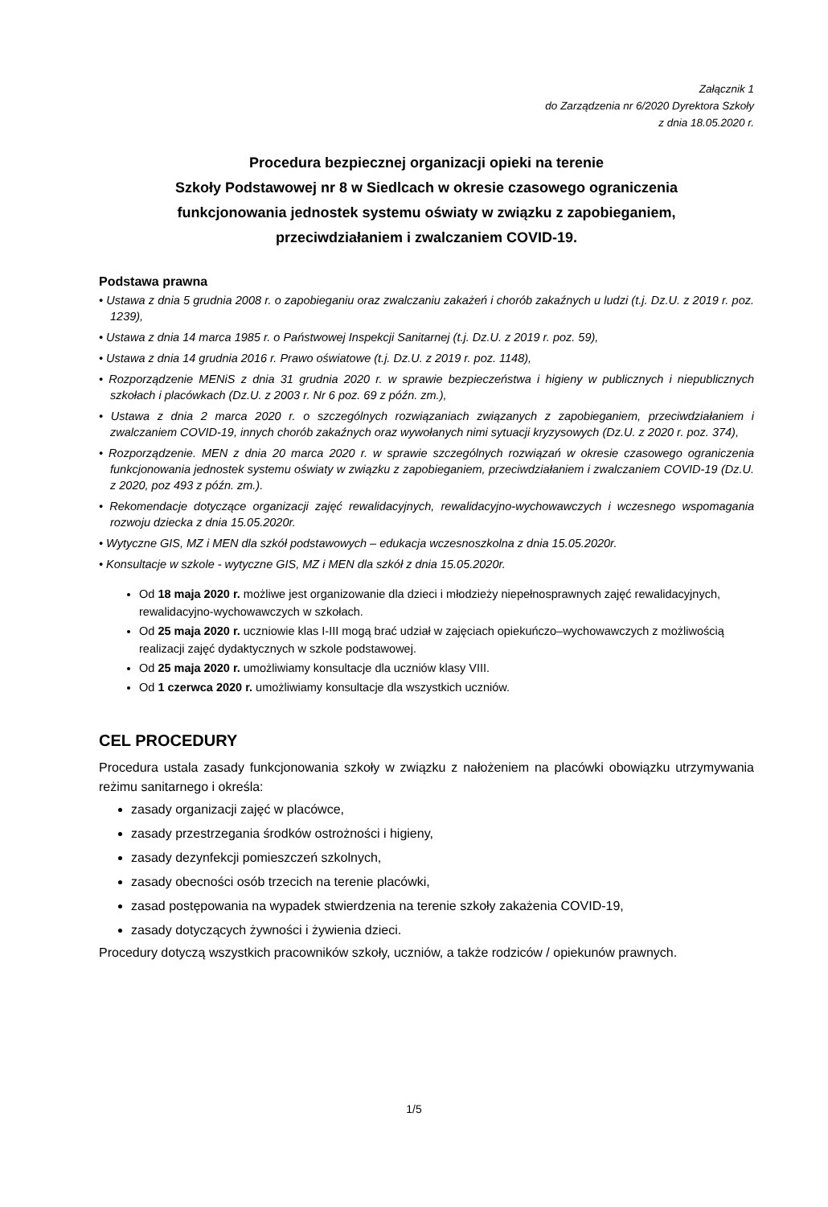Załącznik 1
do Zarządzenia nr 6/2020 Dyrektora Szkoły
z dnia 18.05.2020 r.
Procedura bezpiecznej organizacji opieki na terenie
Szkoły Podstawowej nr 8 w Siedlcach w okresie czasowego ograniczenia
funkcjonowania jednostek systemu oświaty w związku z zapobieganiem,
przeciwdziałaniem i zwalczaniem COVID-19.
Podstawa prawna
• Ustawa z dnia 5 grudnia 2008 r. o zapobieganiu oraz zwalczaniu zakażeń i chorób zakaźnych u ludzi (t.j. Dz.U. z 2019 r. poz. 1239),
• Ustawa z dnia 14 marca 1985 r. o Państwowej Inspekcji Sanitarnej (t.j. Dz.U. z 2019 r. poz. 59),
• Ustawa z dnia 14 grudnia 2016 r. Prawo oświatowe (t.j. Dz.U. z 2019 r. poz. 1148),
• Rozporządzenie MENiS z dnia 31 grudnia 2020 r. w sprawie bezpieczeństwa i higieny w publicznych i niepublicznych szkołach i placówkach (Dz.U. z 2003 r. Nr 6 poz. 69 z późn. zm.),
• Ustawa z dnia 2 marca 2020 r. o szczególnych rozwiązaniach związanych z zapobieganiem, przeciwdziałaniem i zwalczaniem COVID-19, innych chorób zakaźnych oraz wywołanych nimi sytuacji kryzysowych (Dz.U. z 2020 r. poz. 374),
• Rozporządzenie. MEN z dnia 20 marca 2020 r. w sprawie szczególnych rozwiązań w okresie czasowego ograniczenia funkcjonowania jednostek systemu oświaty w związku z zapobieganiem, przeciwdziałaniem i zwalczaniem COVID-19 (Dz.U. z 2020, poz 493 z późn. zm.).
• Rekomendacje dotyczące organizacji zajęć rewalidacyjnych, rewalidacyjno-wychowawczych i wczesnego wspomagania rozwoju dziecka z dnia 15.05.2020r.
• Wytyczne GIS, MZ i MEN dla szkół podstawowych – edukacja wczesnoszkolna z dnia 15.05.2020r.
• Konsultacje w szkole - wytyczne GIS, MZ i MEN dla szkół z dnia 15.05.2020r.
Od 18 maja 2020 r. możliwe jest organizowanie dla dzieci i młodzieży niepełnosprawnych zajęć rewalidacyjnych, rewalidacyjno-wychowawczych w szkołach.
Od 25 maja 2020 r. uczniowie klas I-III mogą brać udział w zajęciach opiekuńczo–wychowawczych z możliwością realizacji zajęć dydaktycznych w szkole podstawowej.
Od 25 maja 2020 r. umożliwiamy konsultacje dla uczniów klasy VIII.
Od 1 czerwca 2020 r. umożliwiamy konsultacje dla wszystkich uczniów.
CEL PROCEDURY
Procedura ustala zasady funkcjonowania szkoły w związku z nałożeniem na placówki obowiązku utrzymywania reżimu sanitarnego i określa:
zasady organizacji zajęć w placówce,
zasady przestrzegania środków ostrożności i higieny,
zasady dezynfekcji pomieszczeń szkolnych,
zasady obecności osób trzecich na terenie placówki,
zasad postępowania na wypadek stwierdzenia na terenie szkoły zakażenia COVID-19,
zasady dotyczących żywności i żywienia dzieci.
Procedury dotyczą wszystkich pracowników szkoły, uczniów, a także rodziców / opiekunów prawnych.
1/5